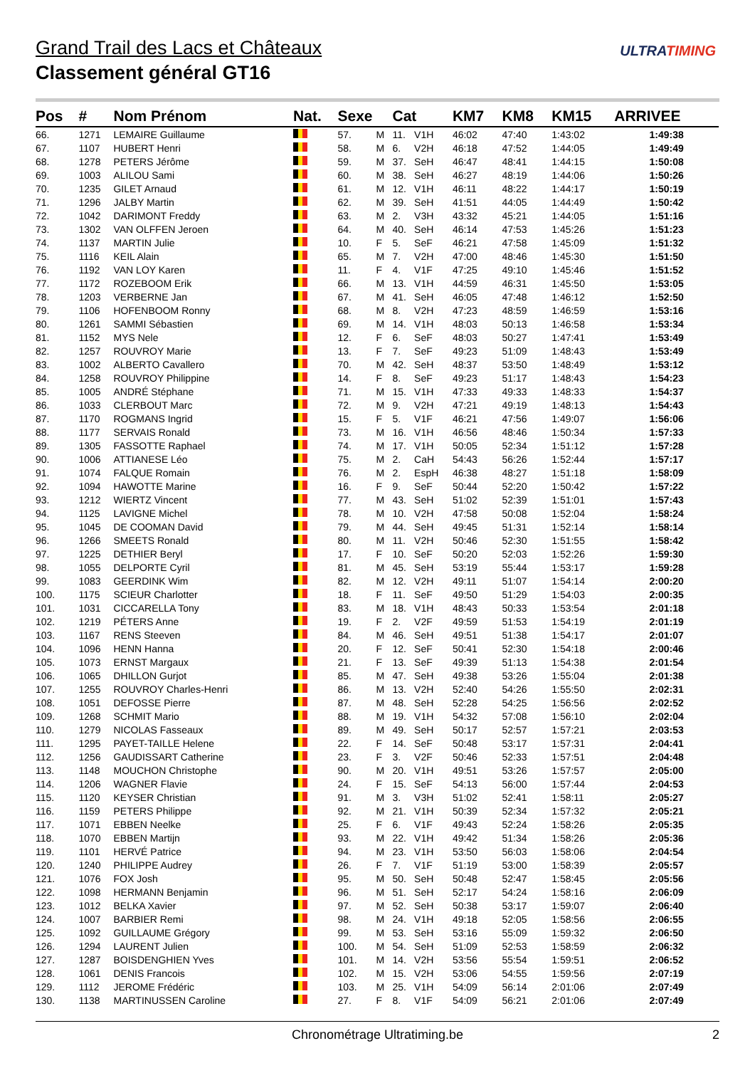Grand Trail des Lacs et Châteaux
Classement général GT16
ULTRATIMING
| Pos | # | Nom Prénom | Nat. | Sexe | | Cat | | KM7 | KM8 | KM15 | ARRIVEE |
| --- | --- | --- | --- | --- | --- | --- | --- | --- | --- | --- | --- |
| 66. | 1271 | LEMAIRE Guillaume | | 57. | M | 11. | V1H | 46:02 | 47:40 | 1:43:02 | 1:49:38 |
| 67. | 1107 | HUBERT Henri | | 58. | M | 6. | V2H | 46:18 | 47:52 | 1:44:05 | 1:49:49 |
| 68. | 1278 | PETERS Jérôme | | 59. | M | 37. | SeH | 46:47 | 48:41 | 1:44:15 | 1:50:08 |
| 69. | 1003 | ALILOU Sami | | 60. | M | 38. | SeH | 46:27 | 48:19 | 1:44:06 | 1:50:26 |
| 70. | 1235 | GILET Arnaud | | 61. | M | 12. | V1H | 46:11 | 48:22 | 1:44:17 | 1:50:19 |
| 71. | 1296 | JALBY Martin | | 62. | M | 39. | SeH | 41:51 | 44:05 | 1:44:49 | 1:50:42 |
| 72. | 1042 | DARIMONT Freddy | | 63. | M | 2. | V3H | 43:32 | 45:21 | 1:44:05 | 1:51:16 |
| 73. | 1302 | VAN OLFFEN Jeroen | | 64. | M | 40. | SeH | 46:14 | 47:53 | 1:45:26 | 1:51:23 |
| 74. | 1137 | MARTIN Julie | | 10. | F | 5. | SeF | 46:21 | 47:58 | 1:45:09 | 1:51:32 |
| 75. | 1116 | KEIL Alain | | 65. | M | 7. | V2H | 47:00 | 48:46 | 1:45:30 | 1:51:50 |
| 76. | 1192 | VAN LOY Karen | | 11. | F | 4. | V1F | 47:25 | 49:10 | 1:45:46 | 1:51:52 |
| 77. | 1172 | ROZEBOOM Erik | | 66. | M | 13. | V1H | 44:59 | 46:31 | 1:45:50 | 1:53:05 |
| 78. | 1203 | VERBERNE Jan | | 67. | M | 41. | SeH | 46:05 | 47:48 | 1:46:12 | 1:52:50 |
| 79. | 1106 | HOFENBOOM Ronny | | 68. | M | 8. | V2H | 47:23 | 48:59 | 1:46:59 | 1:53:16 |
| 80. | 1261 | SAMMI Sébastien | | 69. | M | 14. | V1H | 48:03 | 50:13 | 1:46:58 | 1:53:34 |
| 81. | 1152 | MYS Nele | | 12. | F | 6. | SeF | 48:03 | 50:27 | 1:47:41 | 1:53:49 |
| 82. | 1257 | ROUVROY Marie | | 13. | F | 7. | SeF | 49:23 | 51:09 | 1:48:43 | 1:53:49 |
| 83. | 1002 | ALBERTO Cavallero | | 70. | M | 42. | SeH | 48:37 | 53:50 | 1:48:49 | 1:53:12 |
| 84. | 1258 | ROUVROY Philippine | | 14. | F | 8. | SeF | 49:23 | 51:17 | 1:48:43 | 1:54:23 |
| 85. | 1005 | ANDRÉ Stéphane | | 71. | M | 15. | V1H | 47:33 | 49:33 | 1:48:33 | 1:54:37 |
| 86. | 1033 | CLERBOUT Marc | | 72. | M | 9. | V2H | 47:21 | 49:19 | 1:48:13 | 1:54:43 |
| 87. | 1170 | ROGMANS Ingrid | | 15. | F | 5. | V1F | 46:21 | 47:56 | 1:49:07 | 1:56:06 |
| 88. | 1177 | SERVAIS Ronald | | 73. | M | 16. | V1H | 46:56 | 48:46 | 1:50:34 | 1:57:33 |
| 89. | 1305 | FASSOTTE Raphael | | 74. | M | 17. | V1H | 50:05 | 52:34 | 1:51:12 | 1:57:28 |
| 90. | 1006 | ATTIANESE Léo | | 75. | M | 2. | CaH | 54:43 | 56:26 | 1:52:44 | 1:57:17 |
| 91. | 1074 | FALQUE Romain | | 76. | M | 2. | EspH | 46:38 | 48:27 | 1:51:18 | 1:58:09 |
| 92. | 1094 | HAWOTTE Marine | | 16. | F | 9. | SeF | 50:44 | 52:20 | 1:50:42 | 1:57:22 |
| 93. | 1212 | WIERTZ Vincent | | 77. | M | 43. | SeH | 51:02 | 52:39 | 1:51:01 | 1:57:43 |
| 94. | 1125 | LAVIGNE Michel | | 78. | M | 10. | V2H | 47:58 | 50:08 | 1:52:04 | 1:58:24 |
| 95. | 1045 | DE COOMAN David | | 79. | M | 44. | SeH | 49:45 | 51:31 | 1:52:14 | 1:58:14 |
| 96. | 1266 | SMEETS Ronald | | 80. | M | 11. | V2H | 50:46 | 52:30 | 1:51:55 | 1:58:42 |
| 97. | 1225 | DETHIER Beryl | | 17. | F | 10. | SeF | 50:20 | 52:03 | 1:52:26 | 1:59:30 |
| 98. | 1055 | DELPORTE Cyril | | 81. | M | 45. | SeH | 53:19 | 55:44 | 1:53:17 | 1:59:28 |
| 99. | 1083 | GEERDINK Wim | | 82. | M | 12. | V2H | 49:11 | 51:07 | 1:54:14 | 2:00:20 |
| 100. | 1175 | SCIEUR Charlotter | | 18. | F | 11. | SeF | 49:50 | 51:29 | 1:54:03 | 2:00:35 |
| 101. | 1031 | CICCARELLA Tony | | 83. | M | 18. | V1H | 48:43 | 50:33 | 1:53:54 | 2:01:18 |
| 102. | 1219 | PÉTERS Anne | | 19. | F | 2. | V2F | 49:59 | 51:53 | 1:54:19 | 2:01:19 |
| 103. | 1167 | RENS Steeven | | 84. | M | 46. | SeH | 49:51 | 51:38 | 1:54:17 | 2:01:07 |
| 104. | 1096 | HENN Hanna | | 20. | F | 12. | SeF | 50:41 | 52:30 | 1:54:18 | 2:00:46 |
| 105. | 1073 | ERNST Margaux | | 21. | F | 13. | SeF | 49:39 | 51:13 | 1:54:38 | 2:01:54 |
| 106. | 1065 | DHILLON Gurjot | | 85. | M | 47. | SeH | 49:38 | 53:26 | 1:55:04 | 2:01:38 |
| 107. | 1255 | ROUVROY Charles-Henri | | 86. | M | 13. | V2H | 52:40 | 54:26 | 1:55:50 | 2:02:31 |
| 108. | 1051 | DEFOSSE Pierre | | 87. | M | 48. | SeH | 52:28 | 54:25 | 1:56:56 | 2:02:52 |
| 109. | 1268 | SCHMIT Mario | | 88. | M | 19. | V1H | 54:32 | 57:08 | 1:56:10 | 2:02:04 |
| 110. | 1279 | NICOLAS Fasseaux | | 89. | M | 49. | SeH | 50:17 | 52:57 | 1:57:21 | 2:03:53 |
| 111. | 1295 | PAYET-TAILLE Helene | | 22. | F | 14. | SeF | 50:48 | 53:17 | 1:57:31 | 2:04:41 |
| 112. | 1256 | GAUDISSART Catherine | | 23. | F | 3. | V2F | 50:46 | 52:33 | 1:57:51 | 2:04:48 |
| 113. | 1148 | MOUCHON Christophe | | 90. | M | 20. | V1H | 49:51 | 53:26 | 1:57:57 | 2:05:00 |
| 114. | 1206 | WAGNER Flavie | | 24. | F | 15. | SeF | 54:13 | 56:00 | 1:57:44 | 2:04:53 |
| 115. | 1120 | KEYSER Christian | | 91. | M | 3. | V3H | 51:02 | 52:41 | 1:58:11 | 2:05:27 |
| 116. | 1159 | PETERS Philippe | | 92. | M | 21. | V1H | 50:39 | 52:34 | 1:57:32 | 2:05:21 |
| 117. | 1071 | EBBEN Neelke | | 25. | F | 6. | V1F | 49:43 | 52:24 | 1:58:26 | 2:05:35 |
| 118. | 1070 | EBBEN Martijn | | 93. | M | 22. | V1H | 49:42 | 51:34 | 1:58:26 | 2:05:36 |
| 119. | 1101 | HERVÉ Patrice | | 94. | M | 23. | V1H | 53:50 | 56:03 | 1:58:06 | 2:04:54 |
| 120. | 1240 | PHILIPPE Audrey | | 26. | F | 7. | V1F | 51:19 | 53:00 | 1:58:39 | 2:05:57 |
| 121. | 1076 | FOX Josh | | 95. | M | 50. | SeH | 50:48 | 52:47 | 1:58:45 | 2:05:56 |
| 122. | 1098 | HERMANN Benjamin | | 96. | M | 51. | SeH | 52:17 | 54:24 | 1:58:16 | 2:06:09 |
| 123. | 1012 | BELKA Xavier | | 97. | M | 52. | SeH | 50:38 | 53:17 | 1:59:07 | 2:06:40 |
| 124. | 1007 | BARBIER Remi | | 98. | M | 24. | V1H | 49:18 | 52:05 | 1:58:56 | 2:06:55 |
| 125. | 1092 | GUILLAUME Grégory | | 99. | M | 53. | SeH | 53:16 | 55:09 | 1:59:32 | 2:06:50 |
| 126. | 1294 | LAURENT Julien | | 100. | M | 54. | SeH | 51:09 | 52:53 | 1:58:59 | 2:06:32 |
| 127. | 1287 | BOISDENGHIEN Yves | | 101. | M | 14. | V2H | 53:56 | 55:54 | 1:59:51 | 2:06:52 |
| 128. | 1061 | DENIS Francois | | 102. | M | 15. | V2H | 53:06 | 54:55 | 1:59:56 | 2:07:19 |
| 129. | 1112 | JEROME Frédéric | | 103. | M | 25. | V1H | 54:09 | 56:14 | 2:01:06 | 2:07:49 |
| 130. | 1138 | MARTINUSSEN Caroline | | 27. | F | 8. | V1F | 54:09 | 56:21 | 2:01:06 | 2:07:49 |
Chronométrage Ultratiming.be 2